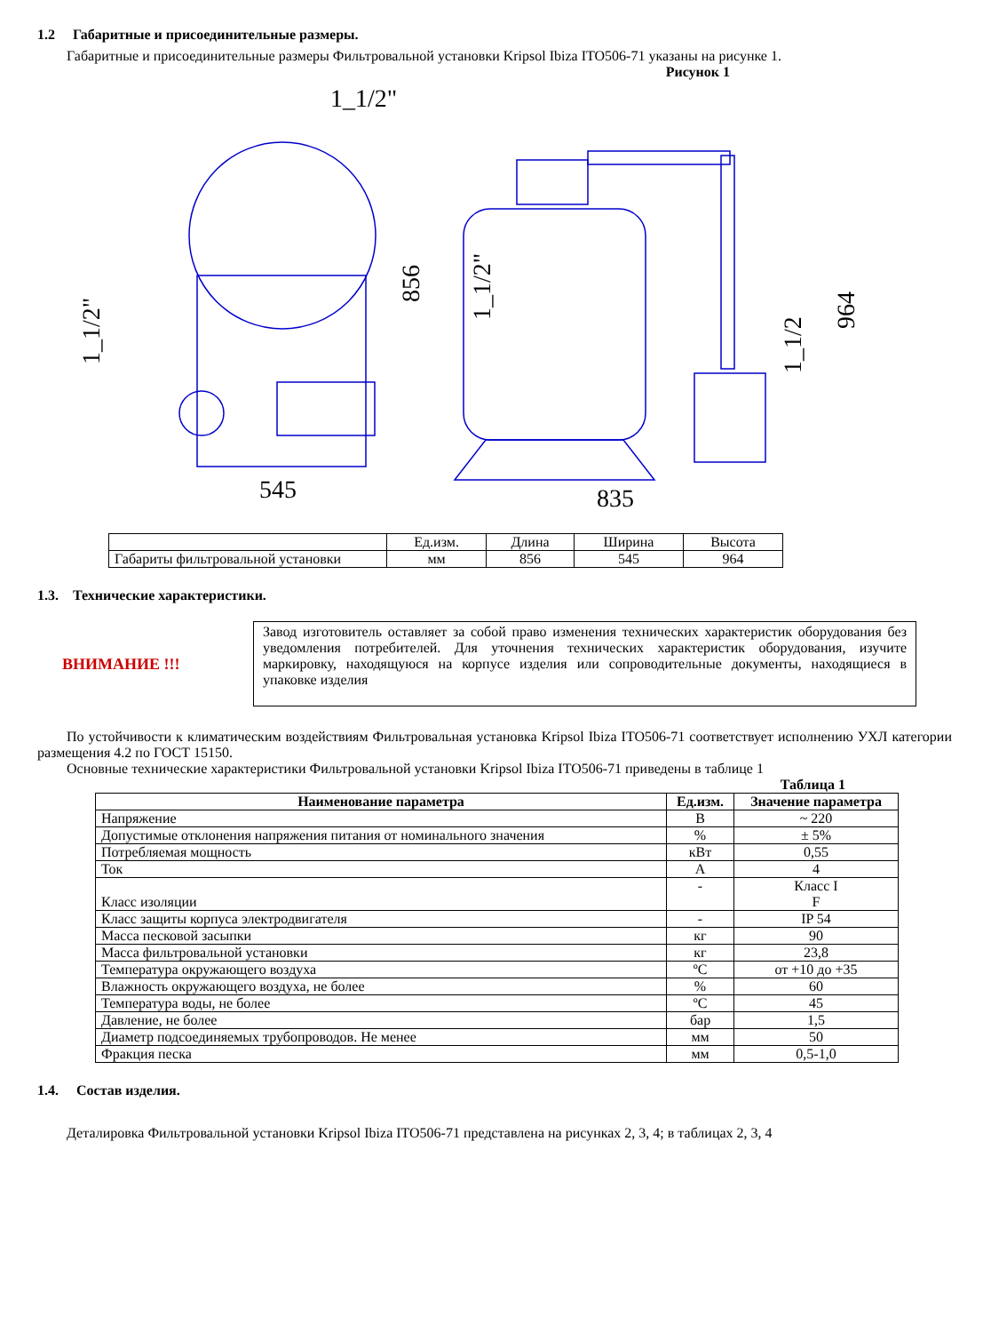1.2 Габаритные и присоединительные размеры.
Габаритные и присоединительные размеры Фильтровальной установки Kripsol Ibiza ITO506-71 указаны на рисунке 1.
Рисунок 1
1_1/2"
545
835
856
964
1_1/2"
1_1/2"
1_1/2
| | Ед.изм. | Длина | Ширина | Высота |
| Габариты фильтровальной установки | мм | 856 | 545 | 964 |
1.3. Технические характеристики.
ВНИМАНИЕ !!!
Завод изготовитель оставляет за собой право изменения технических характеристик оборудования без уведомления потребителей. Для уточнения технических характеристик оборудования, изучите маркировку, находящуюся на корпусе изделия или сопроводительные документы, находящиеся в упаковке изделия
По устойчивости к климатическим воздействиям Фильтровальная установка Kripsol Ibiza ITO506-71 соответствует исполнению УХЛ категории размещения 4.2 по ГОСТ 15150.
Основные технические характеристики Фильтровальной установки Kripsol Ibiza ITO506-71 приведены в таблице 1
Таблица 1
| Наименование параметра | Ед.изм. | Значение параметра |
| --- | --- | --- |
| Напряжение | В | ~ 220 |
| Допустимые отклонения напряжения питания от номинального значения | % | ± 5% |
| Потребляемая мощность | кВт | 0,55 |
| Ток | А | 4 |
| Класс изоляции | - | Класс I F |
| Класс защиты корпуса электродвигателя | - | IP 54 |
| Масса песковой засыпки | кг | 90 |
| Масса фильтровальной установки | кг | 23,8 |
| Температура окружающего воздуха | ºС | от +10 до +35 |
| Влажность окружающего воздуха, не более | % | 60 |
| Температура воды, не более | ºС | 45 |
| Давление, не более | бар | 1,5 |
| Диаметр подсоединяемых трубопроводов. Не менее | мм | 50 |
| Фракция песка | мм | 0,5-1,0 |
1.4. Состав изделия.
Деталировка Фильтровальной установки Kripsol Ibiza ITO506-71 представлена на рисунках 2, 3, 4; в таблицах 2, 3, 4